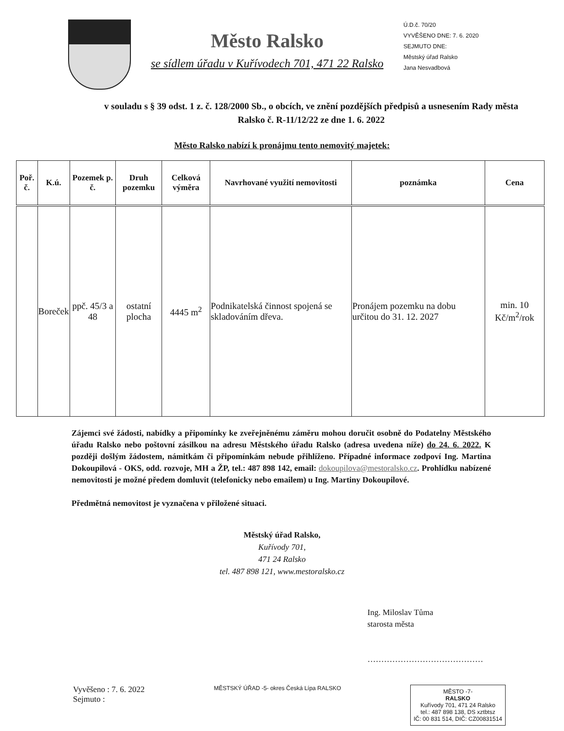Město Ralsko
se sídlem úřadu v Kuřívodech 701, 471 22 Ralsko
Ú.D.č. 70/20
VYVĚŠENO DNE: 7. 6. 2020
SEJMUTO DNE:
Městský úřad Ralsko
Jana Nesvadbová
v souladu s § 39 odst. 1 z. č. 128/2000 Sb., o obcích, ve znění pozdějších předpisů a usnesením Rady města Ralsko č. R-11/12/22 ze dne 1. 6. 2022
Město Ralsko nabízí k pronájmu tento nemovitý majetek:
| Poř. č. | K.ú. | Pozemek p. č. | Druh pozemku | Celková výměra | Navrhované využití nemovitosti | poznámka | Cena |
| --- | --- | --- | --- | --- | --- | --- | --- |
| | Boreček | ppč. 45/3 a 48 | ostatní plocha | 4445 m<sup>2</sup> | Podnikatelská činnost spojená se skladováním dřeva. | Pronájem pozemku na dobu určitou do 31. 12. 2027 | min. 10 Kč/m<sup>2</sup>/rok |
Zájemci své žádosti, nabídky a připomínky ke zveřejněnému záměru mohou doručit osobně do Podatelny Městského úřadu Ralsko nebo poštovní zásilkou na adresu Městského úřadu Ralsko (adresa uvedena níže) do 24. 6. 2022. K později došlým žádostem, námitkám či připomínkám nebude přihlíženo. Případné informace zodpoví Ing. Martina Dokoupilová - OKS, odd. rozvoje, MH a ŽP, tel.: 487 898 142, email: dokoupilova@mestoralsko.cz. Prohlídku nabízené nemovitosti je možné předem domluvit (telefonicky nebo emailem) u Ing. Martiny Dokoupilové.
Předmětná nemovitost je vyznačena v přiložené situaci.
Městský úřad Ralsko,
Kuřívody 701,
471 24 Ralsko
tel. 487 898 121, www.mestoralsko.cz
Ing. Miloslav Tůma
starosta města
……………………………………
Vyvěšeno : 7. 6. 2022
Sejmuto :
MĚSTSKÝ ÚŘAD -5- okres Česká Lípa RALSKO
MĚSTO -7-
RALSKO
Kuřívody 701, 471 24 Ralsko
tel.: 487 898 138, DS xztbtsz
IČ: 00 831 514, DIČ: CZ00831514